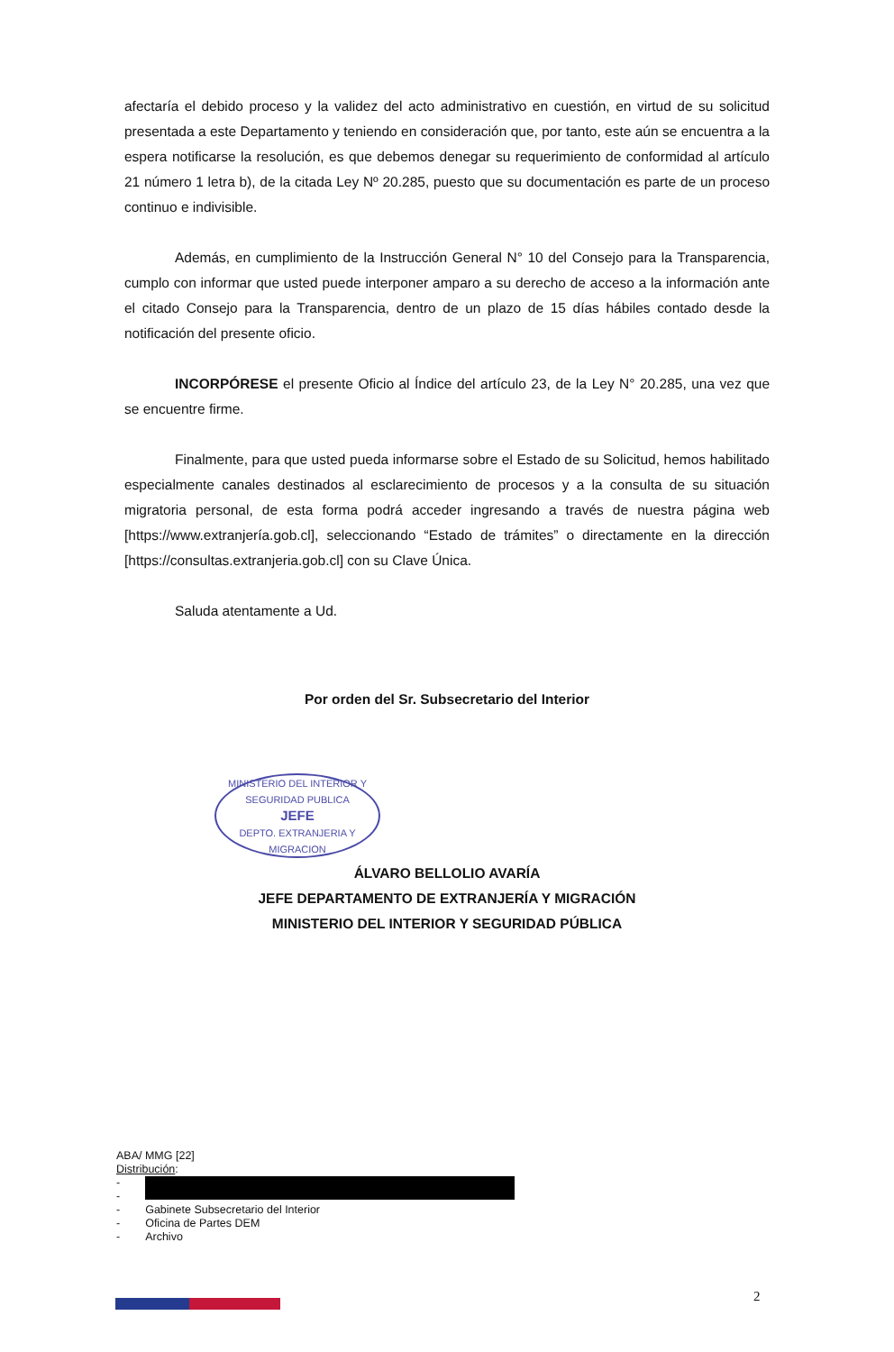afectaría el debido proceso y la validez del acto administrativo en cuestión, en virtud de su solicitud presentada a este Departamento y teniendo en consideración que, por tanto, este aún se encuentra a la espera notificarse la resolución, es que debemos denegar su requerimiento de conformidad al artículo 21 número 1 letra b), de la citada Ley Nº 20.285, puesto que su documentación es parte de un proceso continuo e indivisible.
Además, en cumplimiento de la Instrucción General N° 10 del Consejo para la Transparencia, cumplo con informar que usted puede interponer amparo a su derecho de acceso a la información ante el citado Consejo para la Transparencia, dentro de un plazo de 15 días hábiles contado desde la notificación del presente oficio.
INCORPÓRESE el presente Oficio al Índice del artículo 23, de la Ley N° 20.285, una vez que se encuentre firme.
Finalmente, para que usted pueda informarse sobre el Estado de su Solicitud, hemos habilitado especialmente canales destinados al esclarecimiento de procesos y a la consulta de su situación migratoria personal, de esta forma podrá acceder ingresando a través de nuestra página web [https://www.extranjería.gob.cl], seleccionando “Estado de trámites” o directamente en la dirección [https://consultas.extranjeria.gob.cl] con su Clave Única.
Saluda atentamente a Ud.
Por orden del Sr. Subsecretario del Interior
MINISTERIO DEL INTERIOR Y SEGURIDAD PUBLICA
JEFE
DEPTO. EXTRANJERIA Y MIGRACION
ÁLVARO BELLOLIO AVARÍA
JEFE DEPARTAMENTO DE EXTRANJERÍA Y MIGRACIÓN
MINISTERIO DEL INTERIOR Y SEGURIDAD PÚBLICA
ABA/ MMG [22]
Distribución:
| - | |
| - | |
| - | Gabinete Subsecretario del Interior |
| - | Oficina de Partes DEM |
| - | Archivo |
2